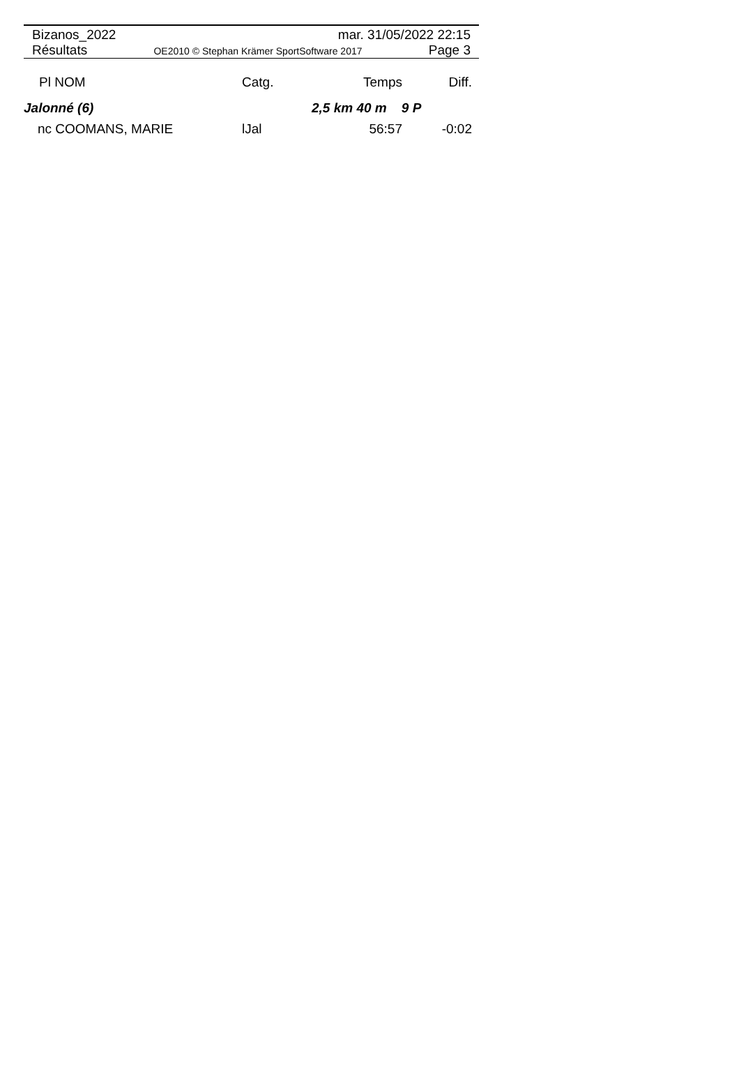Bizanos_2022 mar. 31/05/2022 22:15
Résultats OE2010 © Stephan Krämer SportSoftware 2017 Page 3
| Pl NOM | Catg. | Temps | Diff. |
| --- | --- | --- | --- |
| Jalonné (6) | | 2,5 km 40 m 9 P | |
| nc COOMANS, MARIE | lJal | 56:57 | -0:02 |